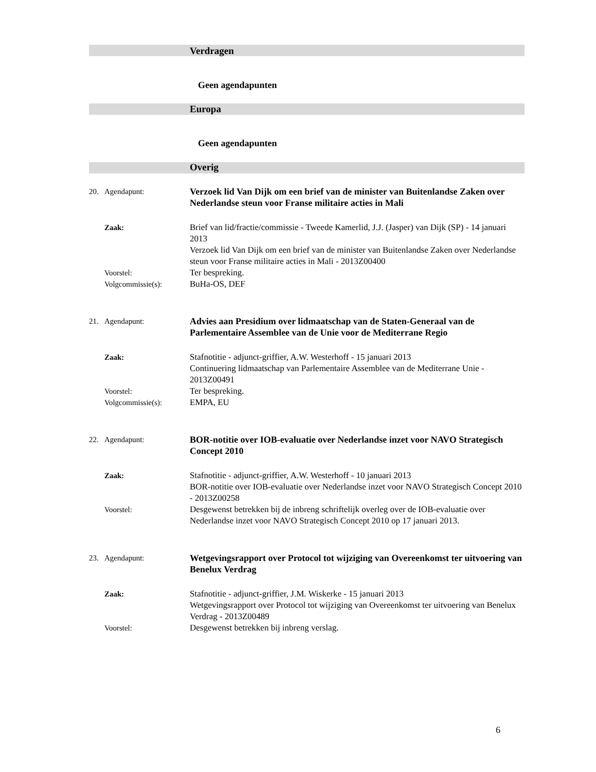Verdragen
Geen agendapunten
Europa
Geen agendapunten
Overig
20. Agendapunt:
Verzoek lid Van Dijk om een brief van de minister van Buitenlandse Zaken over Nederlandse steun voor Franse militaire acties in Mali
Zaak: Brief van lid/fractie/commissie - Tweede Kamerlid, J.J. (Jasper) van Dijk (SP) - 14 januari 2013
Verzoek lid Van Dijk om een brief van de minister van Buitenlandse Zaken over Nederlandse steun voor Franse militaire acties in Mali - 2013Z00400
Voorstel: Ter bespreking.
Volgcommissie(s): BuHa-OS, DEF
21. Agendapunt:
Advies aan Presidium over lidmaatschap van de Staten-Generaal van de Parlementaire Assemblee van de Unie voor de Mediterrane Regio
Zaak: Stafnotitie - adjunct-griffier, A.W. Westerhoff - 15 januari 2013
Continuering lidmaatschap van Parlementaire Assemblee van de Mediterrane Unie - 2013Z00491
Voorstel: Ter bespreking.
Volgcommissie(s): EMPA, EU
22. Agendapunt:
BOR-notitie over IOB-evaluatie over Nederlandse inzet voor NAVO Strategisch Concept 2010
Zaak: Stafnotitie - adjunct-griffier, A.W. Westerhoff - 10 januari 2013
BOR-notitie over IOB-evaluatie over Nederlandse inzet voor NAVO Strategisch Concept 2010 - 2013Z00258
Voorstel: Desgewenst betrekken bij de inbreng schriftelijk overleg over de IOB-evaluatie over Nederlandse inzet voor NAVO Strategisch Concept 2010 op 17 januari 2013.
23. Agendapunt:
Wetgevingsrapport over Protocol tot wijziging van Overeenkomst ter uitvoering van Benelux Verdrag
Zaak: Stafnotitie - adjunct-griffier, J.M. Wiskerke - 15 januari 2013
Wetgevingsrapport over Protocol tot wijziging van Overeenkomst ter uitvoering van Benelux Verdrag - 2013Z00489
Voorstel: Desgewenst betrekken bij inbreng verslag.
6